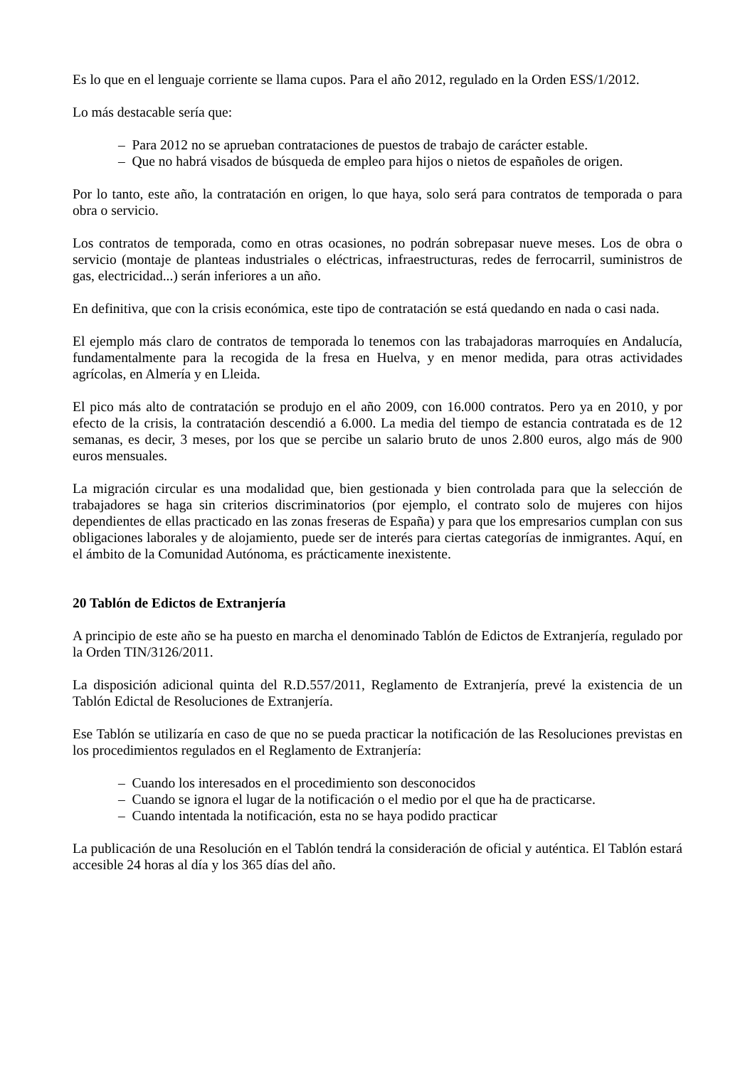Es lo que en el lenguaje corriente se llama cupos. Para el año 2012, regulado en la Orden ESS/1/2012.
Lo más destacable sería que:
– Para 2012 no se aprueban contrataciones de puestos de trabajo de carácter estable.
– Que no habrá visados de búsqueda de empleo para hijos o nietos de españoles de origen.
Por lo tanto, este año, la contratación en origen, lo que haya, solo será para contratos de temporada o para obra o servicio.
Los contratos de temporada, como en otras ocasiones, no podrán sobrepasar nueve meses. Los de obra o servicio (montaje de planteas industriales o eléctricas, infraestructuras, redes de ferrocarril, suministros de gas, electricidad...) serán inferiores a un año.
En definitiva, que con la crisis económica, este tipo de contratación se está quedando en nada o casi nada.
El ejemplo más claro de contratos de temporada lo tenemos con las trabajadoras marroquíes en Andalucía, fundamentalmente para la recogida de la fresa en Huelva, y en menor medida, para otras actividades agrícolas, en Almería y en Lleida.
El pico más alto de contratación se produjo en el año 2009, con 16.000 contratos. Pero ya en 2010, y por efecto de la crisis, la contratación descendió a 6.000. La media del tiempo de estancia contratada es de 12 semanas, es decir, 3 meses, por los que se percibe un salario bruto de unos 2.800 euros, algo más de 900 euros mensuales.
La migración circular es una modalidad que, bien gestionada y bien controlada para que la selección de trabajadores se haga sin criterios discriminatorios (por ejemplo, el contrato solo de mujeres con hijos dependientes de ellas practicado en las zonas freseras de España) y para que los empresarios cumplan con sus obligaciones laborales y de alojamiento, puede ser de interés para ciertas categorías de inmigrantes. Aquí, en el ámbito de la Comunidad Autónoma, es prácticamente inexistente.
20 Tablón de Edictos de Extranjería
A principio de este año se ha puesto en marcha el denominado Tablón de Edictos de Extranjería, regulado por la Orden TIN/3126/2011.
La disposición adicional quinta del R.D.557/2011, Reglamento de Extranjería, prevé la existencia de un Tablón Edictal de Resoluciones de Extranjería.
Ese Tablón se utilizaría en caso de que no se pueda practicar la notificación de las Resoluciones previstas en los procedimientos regulados en el Reglamento de Extranjería:
– Cuando los interesados en el procedimiento son desconocidos
– Cuando se ignora el lugar de la notificación o el medio por el que ha de practicarse.
– Cuando intentada la notificación, esta no se haya podido practicar
La publicación de una Resolución en el Tablón tendrá la consideración de oficial y auténtica. El Tablón estará accesible 24 horas al día y los 365 días del año.